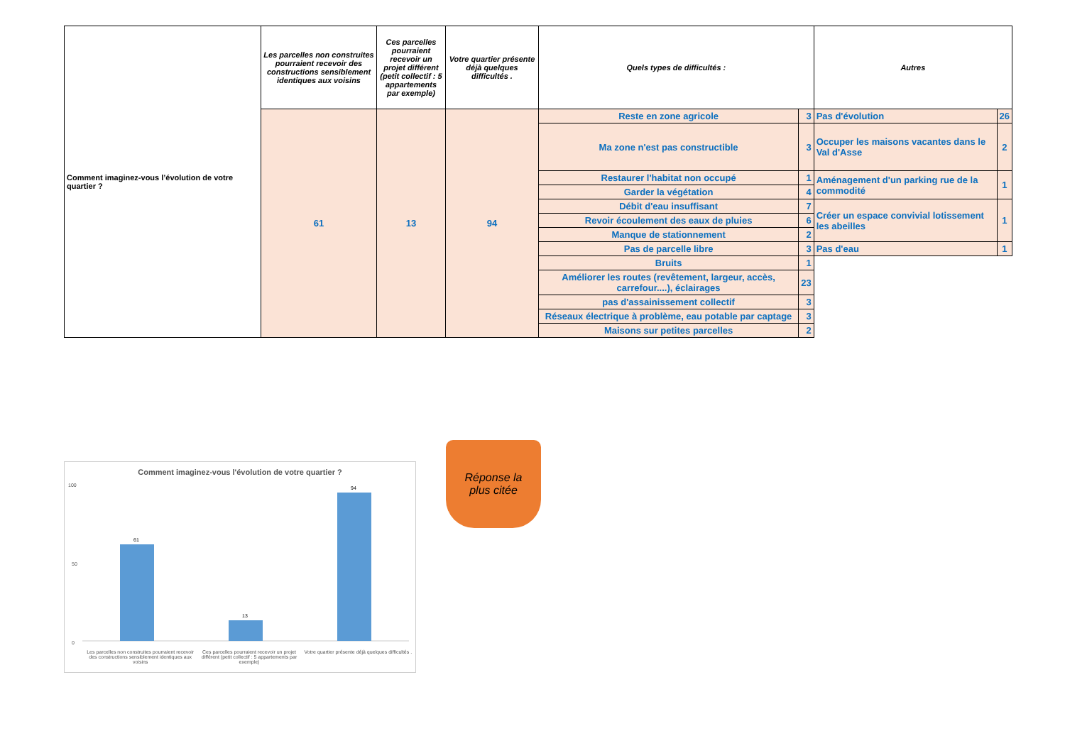| Comment imaginez-vous l’évolution de votre quartier ? | Les parcelles non construites pourraient recevoir des constructions sensiblement identiques aux voisins | Ces parcelles pourraient recevoir un projet différent (petit collectif : 5 appartements par exemple) | Votre quartier présente déjà quelques difficultés . | Quels types de difficultés : | | Autres | |
| | 61 | 13 | 94 | Reste en zone agricole | 3 | Pas d'évolution | 26 |
| | | | | Ma zone n'est pas constructible | 3 | Occuper les maisons vacantes dans le Val d'Asse | 2 |
| | | | | Restaurer l'habitat non occupé | 1 | Aménagement d'un parking rue de la commodité | 1 |
| | | | | Garder la végétation | 4 | | |
| | | | | Débit d'eau insuffisant | 7 | Créer un espace convivial lotissement les abeilles | 1 |
| | | | | Revoir écoulement des eaux de pluies | 6 | | |
| | | | | Manque de stationnement | 2 | | |
| | | | | Pas de parcelle libre | 3 | Pas d'eau | 1 |
| | | | | Bruits | 1 | | |
| | | | | Améliorer les routes (revêtement, largeur, accès, carrefour....), éclairages | 23 | | |
| | | | | pas d'assainissement collectif | 3 | | |
| | | | | Réseaux électrique à problème, eau potable par captage | 3 | | |
| | | | | Maisons sur petites parcelles | 2 | | |
Comment imaginez-vous l'évolution de votre quartier ?
100
0
50
61
13
94
Les parcelles non construites pourraient recevoir des constructions sensiblement identiques aux voisins Ces parcelles pourraient recevoir un projet différent (petit collectif : 5 appartements par exemple) Votre quartier présente déjà quelques difficultés .
Réponse la
plus citée